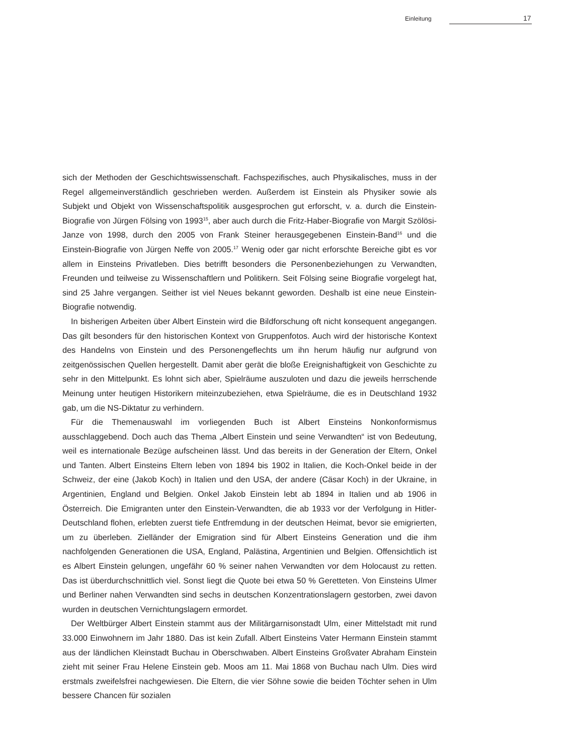Einleitung 17
sich der Methoden der Geschichtswissenschaft. Fachspezifisches, auch Physikalisches, muss in der Regel allgemeinverständlich geschrieben werden. Außerdem ist Einstein als Physiker sowie als Subjekt und Objekt von Wissenschaftspolitik ausgesprochen gut erforscht, v. a. durch die Einstein-Biografie von Jürgen Fölsing von 1993<sup>15</sup>, aber auch durch die Fritz-Haber-Biografie von Margit Szölösi-Janze von 1998, durch den 2005 von Frank Steiner herausgegebenen Einstein-Band<sup>16</sup> und die Einstein-Biografie von Jürgen Neffe von 2005.<sup>17</sup> Wenig oder gar nicht erforschte Bereiche gibt es vor allem in Einsteins Privatleben. Dies betrifft besonders die Personenbeziehungen zu Verwandten, Freunden und teilweise zu Wissenschaftlern und Politikern. Seit Fölsing seine Biografie vorgelegt hat, sind 25 Jahre vergangen. Seither ist viel Neues bekannt geworden. Deshalb ist eine neue Einstein-Biografie notwendig.
In bisherigen Arbeiten über Albert Einstein wird die Bildforschung oft nicht konsequent angegangen. Das gilt besonders für den historischen Kontext von Gruppenfotos. Auch wird der historische Kontext des Handelns von Einstein und des Personengeflechts um ihn herum häufig nur aufgrund von zeitgenössischen Quellen hergestellt. Damit aber gerät die bloße Ereignishaftigkeit von Geschichte zu sehr in den Mittelpunkt. Es lohnt sich aber, Spielräume auszuloten und dazu die jeweils herrschende Meinung unter heutigen Historikern miteinzubeziehen, etwa Spielräume, die es in Deutschland 1932 gab, um die NS-Diktatur zu verhindern.
Für die Themenauswahl im vorliegenden Buch ist Albert Einsteins Nonkonformismus ausschlaggebend. Doch auch das Thema „Albert Einstein und seine Verwandten“ ist von Bedeutung, weil es internationale Bezüge aufscheinen lässt. Und das bereits in der Generation der Eltern, Onkel und Tanten. Albert Einsteins Eltern leben von 1894 bis 1902 in Italien, die Koch-Onkel beide in der Schweiz, der eine (Jakob Koch) in Italien und den USA, der andere (Cäsar Koch) in der Ukraine, in Argentinien, England und Belgien. Onkel Jakob Einstein lebt ab 1894 in Italien und ab 1906 in Österreich. Die Emigranten unter den Einstein-Verwandten, die ab 1933 vor der Verfolgung in Hitler-Deutschland flohen, erlebten zuerst tiefe Entfremdung in der deutschen Heimat, bevor sie emigrierten, um zu überleben. Zielländer der Emigration sind für Albert Einsteins Generation und die ihm nachfolgenden Generationen die USA, England, Palästina, Argentinien und Belgien. Offensichtlich ist es Albert Einstein gelungen, ungefähr 60 % seiner nahen Verwandten vor dem Holocaust zu retten. Das ist überdurchschnittlich viel. Sonst liegt die Quote bei etwa 50 % Geretteten. Von Einsteins Ulmer und Berliner nahen Verwandten sind sechs in deutschen Konzentrationslagern gestorben, zwei davon wurden in deutschen Vernichtungslagern ermordet.
Der Weltbürger Albert Einstein stammt aus der Militärgarnisonstadt Ulm, einer Mittelstadt mit rund 33.000 Einwohnern im Jahr 1880. Das ist kein Zufall. Albert Einsteins Vater Hermann Einstein stammt aus der ländlichen Kleinstadt Buchau in Oberschwaben. Albert Einsteins Großvater Abraham Einstein zieht mit seiner Frau Helene Einstein geb. Moos am 11. Mai 1868 von Buchau nach Ulm. Dies wird erstmals zweifelsfrei nachgewiesen. Die Eltern, die vier Söhne sowie die beiden Töchter sehen in Ulm bessere Chancen für sozialen